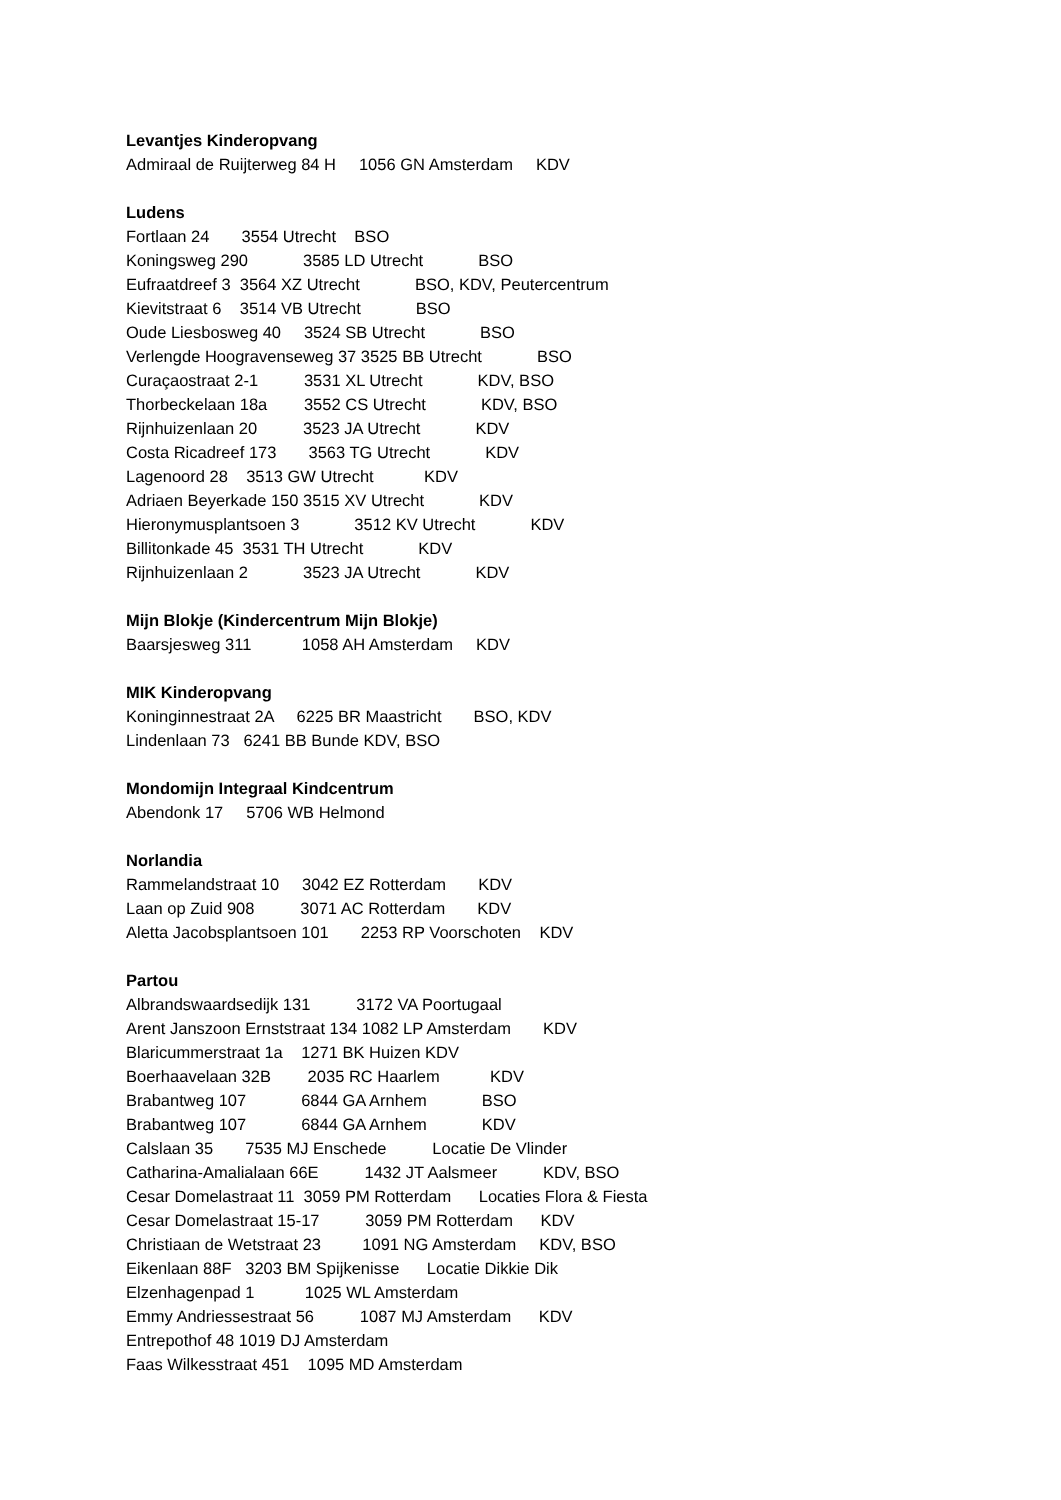Levantjes Kinderopvang
Admiraal de Ruijterweg 84 H 1056 GN Amsterdam KDV
Ludens
Fortlaan 24 3554 Utrecht BSO
Koningsweg 290 3585 LD Utrecht BSO
Eufraatdreef 3 3564 XZ Utrecht BSO, KDV, Peutercentrum
Kievitstraat 6 3514 VB Utrecht BSO
Oude Liesbosweg 40 3524 SB Utrecht BSO
Verlengde Hoogravenseweg 37 3525 BB Utrecht BSO
Curaçaostraat 2-1 3531 XL Utrecht KDV, BSO
Thorbeckelaan 18a 3552 CS Utrecht KDV, BSO
Rijnhuizenlaan 20 3523 JA Utrecht KDV
Costa Ricadreef 173 3563 TG Utrecht KDV
Lagenoord 28 3513 GW Utrecht KDV
Adriaen Beyerkade 150 3515 XV Utrecht KDV
Hieronymusplantsoen 3 3512 KV Utrecht KDV
Billitonkade 45 3531 TH Utrecht KDV
Rijnhuizenlaan 2 3523 JA Utrecht KDV
Mijn Blokje (Kindercentrum Mijn Blokje)
Baarsjesweg 311 1058 AH Amsterdam KDV
MIK Kinderopvang
Koninginnestraat 2A 6225 BR Maastricht BSO, KDV
Lindenlaan 73 6241 BB Bunde KDV, BSO
Mondomijn Integraal Kindcentrum
Abendonk 17 5706 WB Helmond
Norlandia
Rammelandstraat 10 3042 EZ Rotterdam KDV
Laan op Zuid 908 3071 AC Rotterdam KDV
Aletta Jacobsplantsoen 101 2253 RP Voorschoten KDV
Partou
Albrandswaardsedijk 131 3172 VA Poortugaal
Arent Janszoon Ernststraat 134 1082 LP Amsterdam KDV
Blaricummerstraat 1a 1271 BK Huizen KDV
Boerhaavelaan 32B 2035 RC Haarlem KDV
Brabantweg 107 6844 GA Arnhem BSO
Brabantweg 107 6844 GA Arnhem KDV
Calslaan 35 7535 MJ Enschede Locatie De Vlinder
Catharina-Amalialaan 66E 1432 JT Aalsmeer KDV, BSO
Cesar Domelastraat 11 3059 PM Rotterdam Locaties Flora & Fiesta
Cesar Domelastraat 15-17 3059 PM Rotterdam KDV
Christiaan de Wetstraat 23 1091 NG Amsterdam KDV, BSO
Eikenlaan 88F 3203 BM Spijkenisse Locatie Dikkie Dik
Elzenhagenpad 1 1025 WL Amsterdam
Emmy Andriessestraat 56 1087 MJ Amsterdam KDV
Entrepothof 48 1019 DJ Amsterdam
Faas Wilkesstraat 451 1095 MD Amsterdam